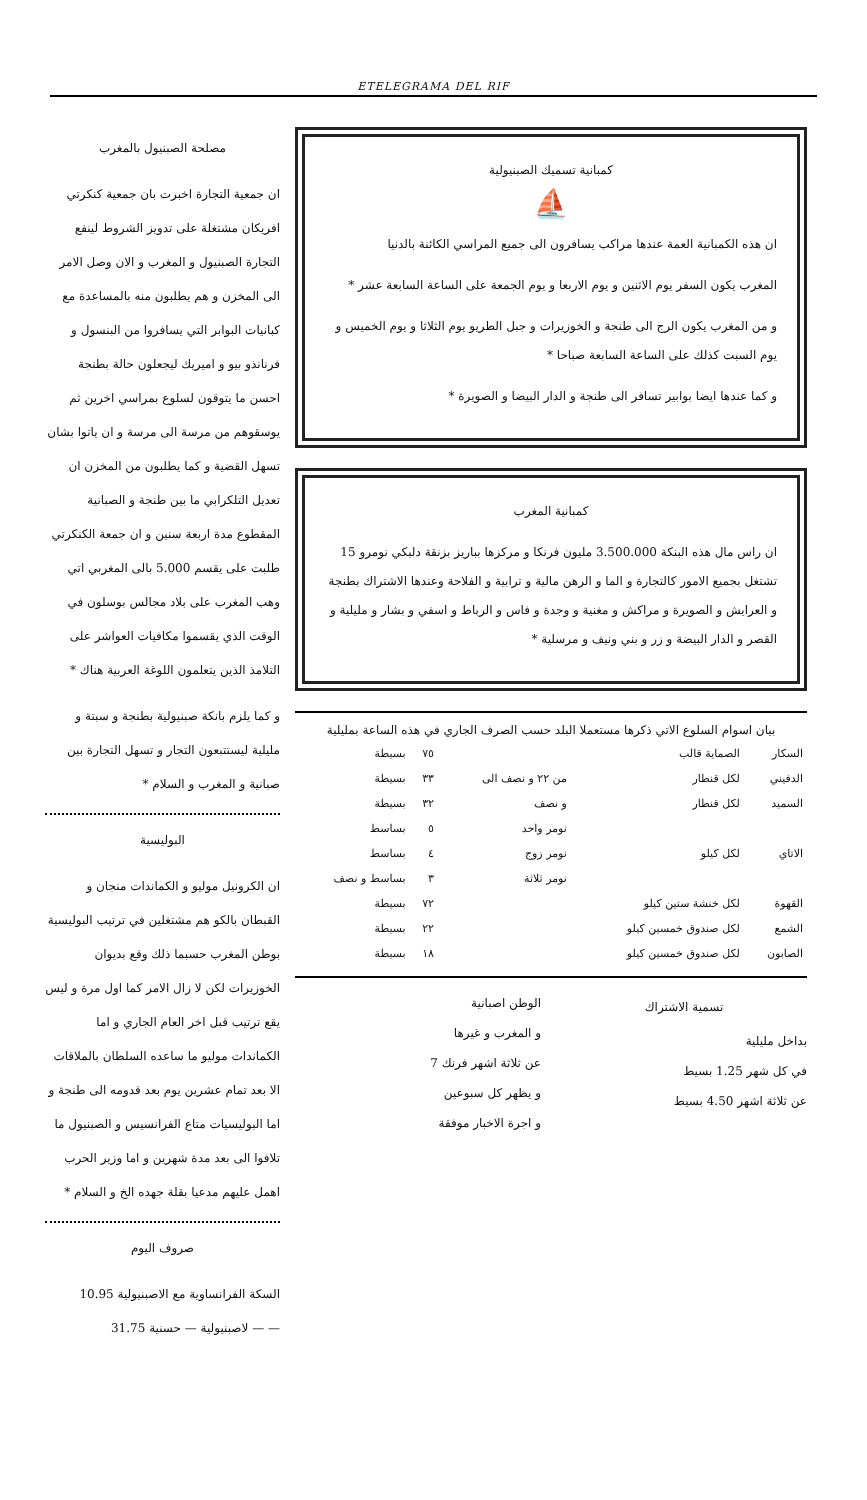ETELEGRAMA DEL RIF
مصلحة الصبنيول بالمغرب
ان جمعية التجارة اخبرت بان جمعية كنكرتي افريكان مشتغلة على تدويز الشروط لينفع التجارة الصبنيول و المغرب و الان وصل الامر الى المخزن و هم يطلبون منه بالمساعدة مع كبانيات البوابر التي يسافروا من البنسول و فرنانذو بيو و اميريك ليجعلون حالة بطنجة احسن ما يتوقون لسلوع بمراسي اخرين ثم يوسقوهم من مرسة الى مرسة و ان ياتوا بشان تسهل القضية و كما يطلبون من المخزن ان تعديل التلكرابي ما بين طنجة و الصبانية المقطوع مدة اربعة سنين و ان جمعة الكنكرتي طلبت على يقسم 5.000 بالى المغربي اتي وهب المغرب على بلاد مجالس بوسلون في الوقت الذي يقسموا مكافيات العواشر على التلامذ الذين يتعلمون اللوغة العربية هناك *
و كما يلزم بانكة صبنيولية بطنجة و سبتة و مليلية ليستتبعون التجار و تسهل التجارة بين صبانية و المغرب و السلام *
البوليسية
ان الكرونيل موليو و الكماندات منجان و القبطان بالكو هم مشتغلين في ترتيب البوليسية بوطن المغرب حسبما ذلك وقع بديوان الخوزيرات لكن لا زال الامر كما اول مرة و ليس يقع ترتيب قبل اخر العام الجاري و اما الكماندات موليو ما ساعده السلطان بالملاقات الا بعد تمام عشرين يوم بعد قدومه الى طنجة و اما البوليسيات متاع الفرانسيس و الصبنيول ما تلافوا الى بعد مدة شهرين و اما وزير الحرب اهمل عليهم مدعيا بقلة جهده الخ و السلام *
صروف اليوم
السكة الفرانساوية مع الاصبنيولية 10.95
— — لاصبنيولية — حسنية 31.75
كمبانية تسميك الصبنيولية
⛵
ان هذه الكمبانية العمة عندها مراكب يسافرون الى جميع المراسي الكائنة بالدنيا
المغرب يكون السفر يوم الاثنين و يوم الاربعا و يوم الجمعة على الساعة السابعة عشر *
و من المغرب يكون الرج الى طنجة و الخوزيرات و جبل الطريو يوم الثلاثا و يوم الخميس و يوم السبت كذلك على الساعة السابعة صباحا *
و كما عندها ايضا بوابير تسافر الى طنجة و الدار البيضا و الصويرة *
كمبانية المغرب
ان راس مال هذه البنكة 3.500.000 مليون فرنكا و مركزها بباريز بزنقة دلبكي نومرو 15 تشتغل بجميع الامور كالتجارة و الما و الرهن مالية و ترابية و الفلاحة وعندها الاشتراك بطنجة و العرايش و الصويرة و مراكش و مغنية و وجدة و فاس و الرباط و اسفي و بشار و مليلية و القصر و الدار البيضة و زر و بني ونيف و مرسلية *
بيان اسوام السلوع الاتي ذكرها مستعملا البلد حسب الصرف الجاري في هذه الساعة بمليلية
| السكار | الصماية قالب | | ٧٥ | بسيطة |
| الدفيني | لكل قنطار | من ٢٢ و نصف الى | ٣٣ | بسيطة |
| السميد | لكل قنطار | و نصف | ٣٢ | بسيطة |
| الاتاي | لكل كيلو | نومر واحد | ٥ | بساسط |
| | | نومر زوج | ٤ | بساسط |
| | | نومر ثلاثة | ٣ | بساسط و نصف |
| القهوة | لكل خنشة ستين كيلو | | ٧٢ | بسيطة |
| الشمع | لكل صندوق خمسين كيلو | | ٢٢ | بسيطة |
| الصابون | لكل صندوق خمسين كيلو | | ١٨ | بسيطة |
تسمية الاشتراك
بداخل مليلية
في كل شهر 1.25 بسيط
عن ثلاثة اشهر 4.50 بسيط
الوطن اصبانية
و المغرب و غيرها
عن ثلاثة اشهر فرنك 7
و يظهر كل سبوعين
و اجرة الاخبار موفقة